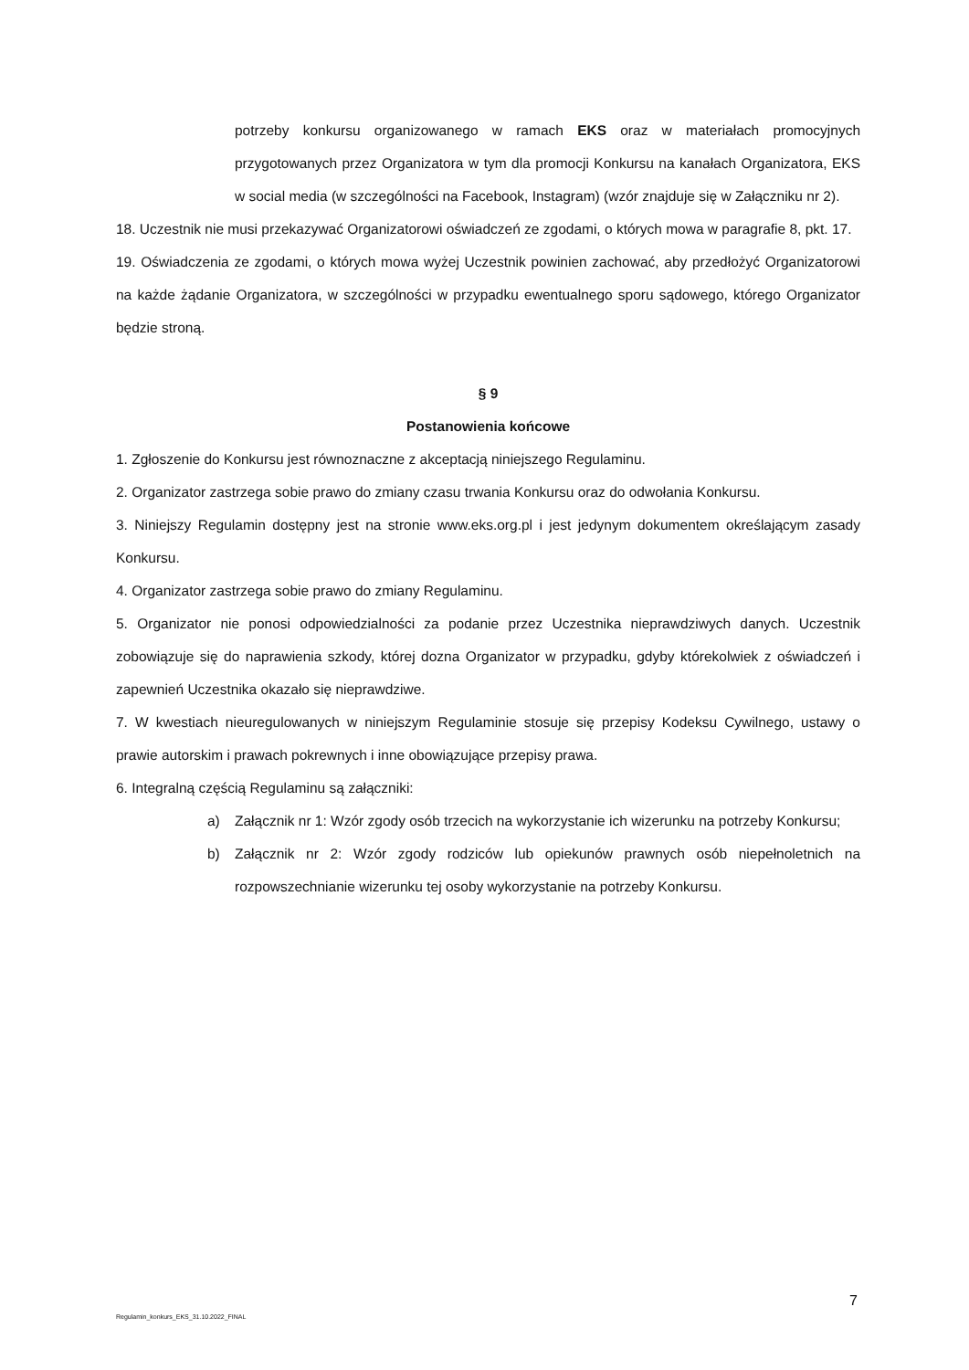potrzeby konkursu organizowanego w ramach EKS oraz w materiałach promocyjnych przygotowanych przez Organizatora w tym dla promocji Konkursu na kanałach Organizatora, EKS w social media (w szczególności na Facebook, Instagram) (wzór znajduje się w Załączniku nr 2).
18. Uczestnik nie musi przekazywać Organizatorowi oświadczeń ze zgodami, o których mowa w paragrafie 8, pkt. 17.
19. Oświadczenia ze zgodami, o których mowa wyżej Uczestnik powinien zachować, aby przedłożyć Organizatorowi na każde żądanie Organizatora, w szczególności w przypadku ewentualnego sporu sądowego, którego Organizator będzie stroną.
§ 9
Postanowienia końcowe
1. Zgłoszenie do Konkursu jest równoznaczne z akceptacją niniejszego Regulaminu.
2. Organizator zastrzega sobie prawo do zmiany czasu trwania Konkursu oraz do odwołania Konkursu.
3. Niniejszy Regulamin dostępny jest na stronie www.eks.org.pl i jest jedynym dokumentem określającym zasady Konkursu.
4. Organizator zastrzega sobie prawo do zmiany Regulaminu.
5. Organizator nie ponosi odpowiedzialności za podanie przez Uczestnika nieprawdziwych danych. Uczestnik zobowiązuje się do naprawienia szkody, której dozna Organizator w przypadku, gdyby którekolwiek z oświadczeń i zapewnień Uczestnika okazało się nieprawdziwe.
7. W kwestiach nieuregulowanych w niniejszym Regulaminie stosuje się przepisy Kodeksu Cywilnego, ustawy o prawie autorskim i prawach pokrewnych i inne obowiązujące przepisy prawa.
6. Integralną częścią Regulaminu są załączniki:
a) Załącznik nr 1: Wzór zgody osób trzecich na wykorzystanie ich wizerunku na potrzeby Konkursu;
b) Załącznik nr 2: Wzór zgody rodziców lub opiekunów prawnych osób niepełnoletnich na rozpowszechnianie wizerunku tej osoby wykorzystanie na potrzeby Konkursu.
7
Regulamin_konkurs_EKS_31.10.2022_FINAL